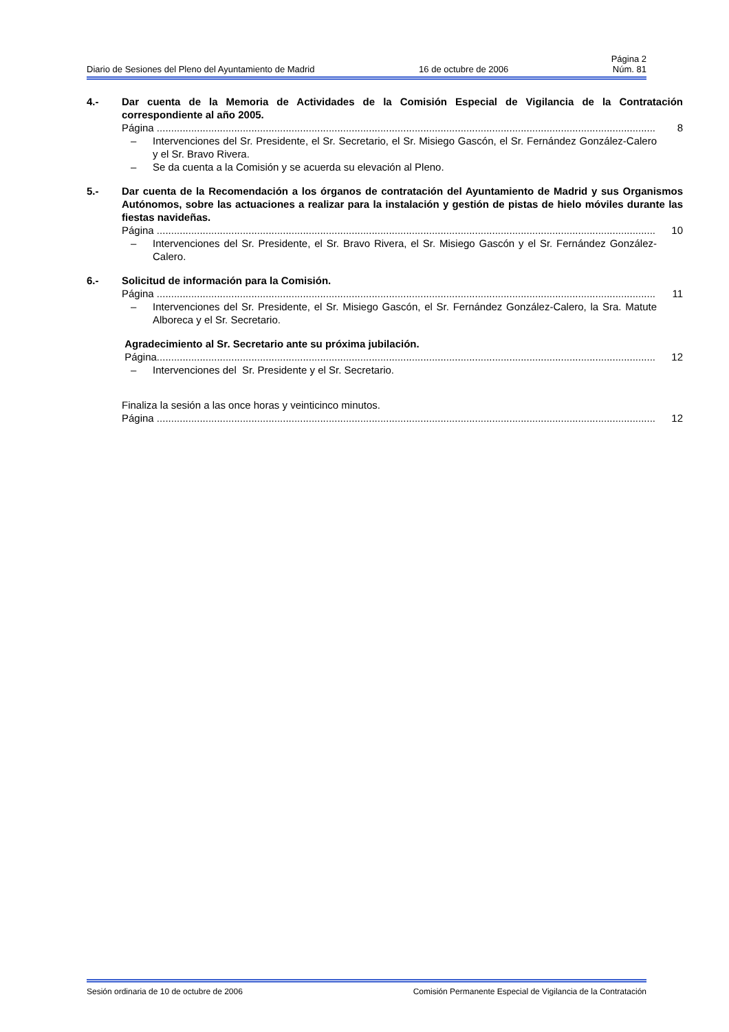Página 2
Diario de Sesiones del Pleno del Ayuntamiento de Madrid 16 de octubre de 2006 Núm. 81
4.- Dar cuenta de la Memoria de Actividades de la Comisión Especial de Vigilancia de la Contratación correspondiente al año 2005.
Página .............................................................................................................................................................................. 8
– Intervenciones del Sr. Presidente, el Sr. Secretario, el Sr. Misiego Gascón, el Sr. Fernández González-Calero y el Sr. Bravo Rivera.
– Se da cuenta a la Comisión y se acuerda su elevación al Pleno.
5.- Dar cuenta de la Recomendación a los órganos de contratación del Ayuntamiento de Madrid y sus Organismos Autónomos, sobre las actuaciones a realizar para la instalación y gestión de pistas de hielo móviles durante las fiestas navideñas.
Página .............................................................................................................................................................................. 10
– Intervenciones del Sr. Presidente, el Sr. Bravo Rivera, el Sr. Misiego Gascón y el Sr. Fernández González-Calero.
6.- Solicitud de información para la Comisión.
Página .............................................................................................................................................................................. 11
– Intervenciones del Sr. Presidente, el Sr. Misiego Gascón, el Sr. Fernández González-Calero, la Sra. Matute Alboreca y el Sr. Secretario.
Agradecimiento al Sr. Secretario ante su próxima jubilación.
Página.............................................................................................................................................................................. 12
– Intervenciones del Sr. Presidente y el Sr. Secretario.
Finaliza la sesión a las once horas y veinticinco minutos.
Página .............................................................................................................................................................................. 12
Sesión ordinaria de 10 de octubre de 2006 Comisión Permanente Especial de Vigilancia de la Contratación